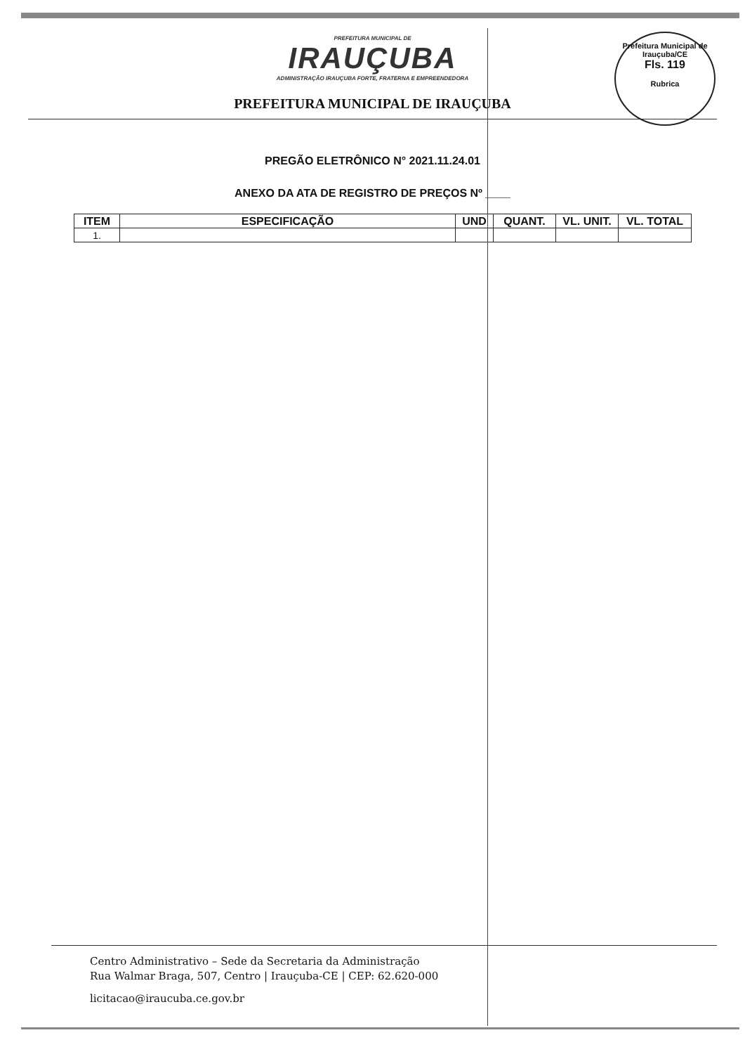Prefeitura Municipal de Irauçuba/CE
Fls. 119
Rubrica
PREFEITURA MUNICIPAL DE
IRAUÇUBA
ADMINISTRAÇÃO IRAUÇUBA FORTE, FRATERNA E EMPREENDEDORA
PREFEITURA MUNICIPAL DE IRAUÇUBA
PREGÃO ELETRÔNICO N° 2021.11.24.01
ANEXO DA ATA DE REGISTRO DE PREÇOS Nº ____
| ITEM | ESPECIFICAÇÃO | UND | QUANT. | VL. UNIT. | VL. TOTAL |
| --- | --- | --- | --- | --- | --- |
| 1. | | | | | |
Centro Administrativo – Sede da Secretaria da Administração
Rua Walmar Braga, 507, Centro | Irauçuba-CE | CEP: 62.620-000
licitacao@iraucuba.ce.gov.br